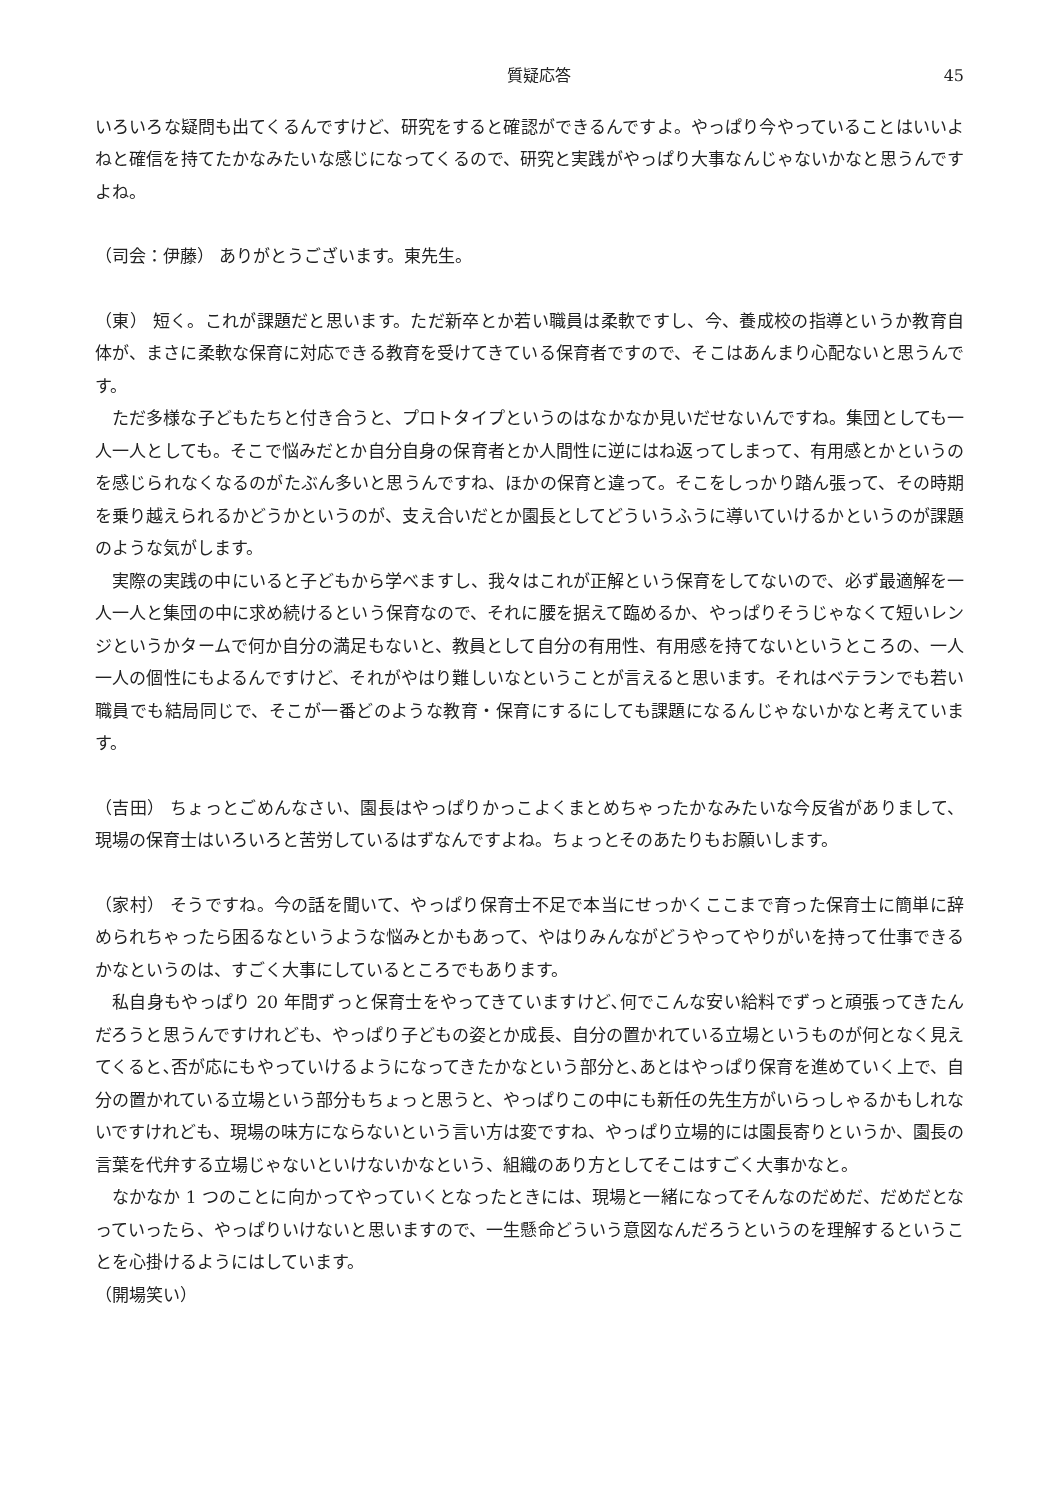質疑応答 45
いろいろな疑問も出てくるんですけど、研究をすると確認ができるんですよ。やっぱり今やっていることはいいよねと確信を持てたかなみたいな感じになってくるので、研究と実践がやっぱり大事なんじゃないかなと思うんですよね。
（司会：伊藤） ありがとうございます。東先生。
（東） 短く。これが課題だと思います。ただ新卒とか若い職員は柔軟ですし、今、養成校の指導というか教育自体が、まさに柔軟な保育に対応できる教育を受けてきている保育者ですので、そこはあんまり心配ないと思うんです。
ただ多様な子どもたちと付き合うと、プロトタイプというのはなかなか見いだせないんですね。集団としても一人一人としても。そこで悩みだとか自分自身の保育者とか人間性に逆にはね返ってしまって、有用感とかというのを感じられなくなるのがたぶん多いと思うんですね、ほかの保育と違って。そこをしっかり踏ん張って、その時期を乗り越えられるかどうかというのが、支え合いだとか園長としてどういうふうに導いていけるかというのが課題のような気がします。
実際の実践の中にいると子どもから学べますし、我々はこれが正解という保育をしてないので、必ず最適解を一人一人と集団の中に求め続けるという保育なので、それに腰を据えて臨めるか、やっぱりそうじゃなくて短いレンジというかタームで何か自分の満足もないと、教員として自分の有用性、有用感を持てないというところの、一人一人の個性にもよるんですけど、それがやはり難しいなということが言えると思います。それはベテランでも若い職員でも結局同じで、そこが一番どのような教育・保育にするにしても課題になるんじゃないかなと考えています。
（吉田） ちょっとごめんなさい、園長はやっぱりかっこよくまとめちゃったかなみたいな今反省がありまして、現場の保育士はいろいろと苦労しているはずなんですよね。ちょっとそのあたりもお願いします。
（家村） そうですね。今の話を聞いて、やっぱり保育士不足で本当にせっかくここまで育った保育士に簡単に辞められちゃったら困るなというような悩みとかもあって、やはりみんながどうやってやりがいを持って仕事できるかなというのは、すごく大事にしているところでもあります。
私自身もやっぱり 20 年間ずっと保育士をやってきていますけど､何でこんな安い給料でずっと頑張ってきたんだろうと思うんですけれども、やっぱり子どもの姿とか成長、自分の置かれている立場というものが何となく見えてくると､否が応にもやっていけるようになってきたかなという部分と､あとはやっぱり保育を進めていく上で、自分の置かれている立場という部分もちょっと思うと、やっぱりこの中にも新任の先生方がいらっしゃるかもしれないですけれども、現場の味方にならないという言い方は変ですね、やっぱり立場的には園長寄りというか、園長の言葉を代弁する立場じゃないといけないかなという、組織のあり方としてそこはすごく大事かなと。
なかなか 1 つのことに向かってやっていくとなったときには、現場と一緒になってそんなのだめだ、だめだとなっていったら、やっぱりいけないと思いますので、一生懸命どういう意図なんだろうというのを理解するということを心掛けるようにはしています。
（開場笑い）